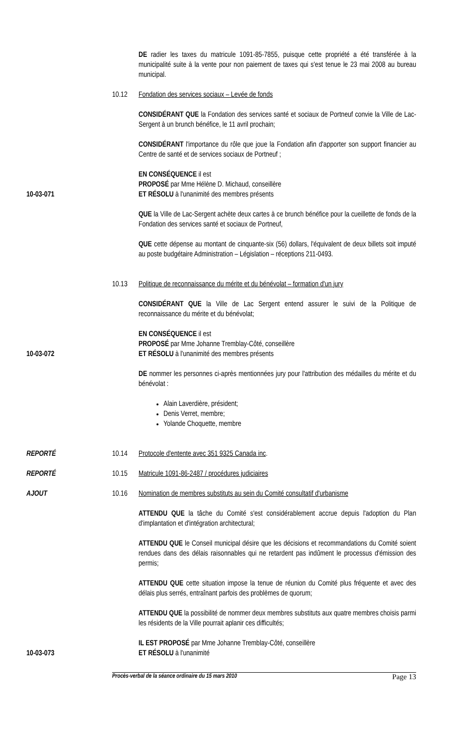DE radier les taxes du matricule 1091-85-7855, puisque cette propriété a été transférée à la municipalité suite à la vente pour non paiement de taxes qui s'est tenue le 23 mai 2008 au bureau municipal.
10.12 Fondation des services sociaux – Levée de fonds
CONSIDÉRANT QUE la Fondation des services santé et sociaux de Portneuf convie la Ville de Lac-Sergent à un brunch bénéfice, le 11 avril prochain;
CONSIDÉRANT l'importance du rôle que joue la Fondation afin d'apporter son support financier au Centre de santé et de services sociaux de Portneuf ;
EN CONSÉQUENCE il est
PROPOSÉ par Mme Hélène D. Michaud, conseillère
10-03-071 ET RÉSOLU à l'unanimité des membres présents
QUE la Ville de Lac-Sergent achète deux cartes à ce brunch bénéfice pour la cueillette de fonds de la Fondation des services santé et sociaux de Portneuf,
QUE cette dépense au montant de cinquante-six (56) dollars, l'équivalent de deux billets soit imputé au poste budgétaire Administration – Législation – réceptions 211-0493.
10.13 Politique de reconnaissance du mérite et du bénévolat – formation d'un jury
CONSIDÉRANT QUE la Ville de Lac Sergent entend assurer le suivi de la Politique de reconnaissance du mérite et du bénévolat;
EN CONSÉQUENCE il est
PROPOSÉ par Mme Johanne Tremblay-Côté, conseillère
10-03-072 ET RÉSOLU à l'unanimité des membres présents
DE nommer les personnes ci-après mentionnées jury pour l'attribution des médailles du mérite et du bénévolat :
Alain Laverdière, président;
Denis Verret, membre;
Yolande Choquette, membre
REPORTÉ 10.14 Protocole d'entente avec 351 9325 Canada inc.
REPORTÉ 10.15 Matricule 1091-86-2487 / procédures judiciaires
AJOUT 10.16 Nomination de membres substituts au sein du Comité consultatif d'urbanisme
ATTENDU QUE la tâche du Comité s'est considérablement accrue depuis l'adoption du Plan d'implantation et d'intégration architectural;
ATTENDU QUE le Conseil municipal désire que les décisions et recommandations du Comité soient rendues dans des délais raisonnables qui ne retardent pas indûment le processus d'émission des permis;
ATTENDU QUE cette situation impose la tenue de réunion du Comité plus fréquente et avec des délais plus serrés, entraînant parfois des problèmes de quorum;
ATTENDU QUE la possibilité de nommer deux membres substituts aux quatre membres choisis parmi les résidents de la Ville pourrait aplanir ces difficultés;
IL EST PROPOSÉ par Mme Johanne Tremblay-Côté, conseillère
10-03-073 ET RÉSOLU à l'unanimité
Procès-verbal de la séance ordinaire du 15 mars 2010 Page 13